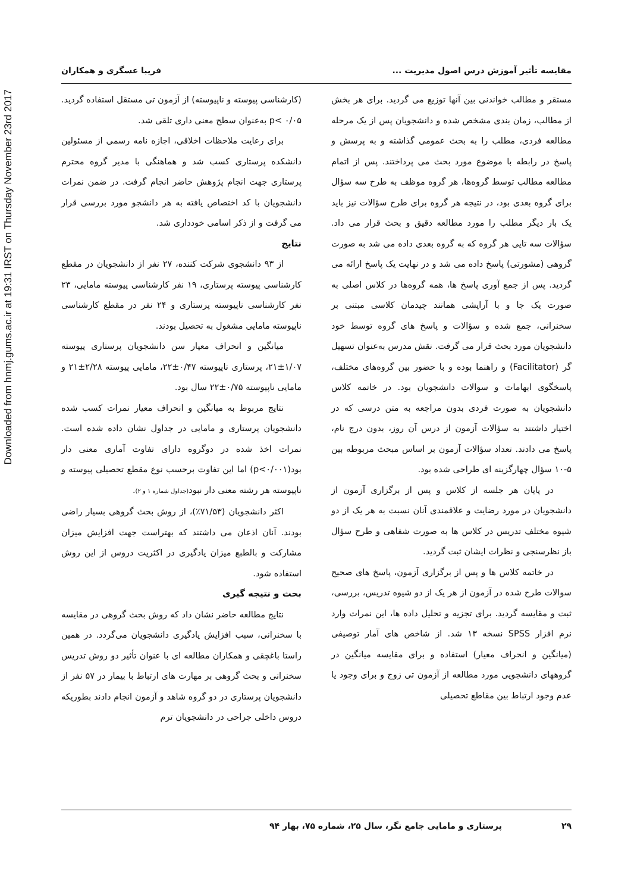Downloaded from hnmj.gums.ac.ir at 19:31 IRST on Thursday November 23rd 2017
مقایسه تأثیر آموزش درس اصول مدیریت ... فریبا عسگری و همکاران
مستقر و مطالب خواندنی بین آنها توزیع می گردید. برای هر بخش از مطالب، زمان بندی مشخص شده و دانشجویان پس از یک مرحله مطالعه فردی، مطلب را به بحث عمومی گذاشته و به پرسش و پاسخ در رابطه با موضوع مورد بحث می پرداختند. پس از اتمام مطالعه مطالب توسط گروه‌ها، هر گروه موظف به طرح سه سؤال برای گروه بعدی بود، در نتیجه هر گروه برای طرح سؤالات نیز باید یک بار دیگر مطلب را مورد مطالعه دقیق و بحث قرار می داد. سؤالات سه تایی هر گروه که به گروه بعدی داده می شد به صورت گروهی (مشورتی) پاسخ داده می شد و در نهایت یک پاسخ ارائه می گردید. پس از جمع آوری پاسخ ها، همه گروه‌ها در کلاس اصلی به صورت یک جا و با آرایشی همانند چیدمان کلاسی مبتنی بر سخنرانی، جمع شده و سؤالات و پاسخ های گروه توسط خود دانشجویان مورد بحث قرار می گرفت. نقش مدرس به‌عنوان تسهیل گر (Facilitator) و راهنما بوده و با حضور بین گروه‌های مختلف، پاسخگوی ابهامات و سوالات دانشجویان بود. در خاتمه کلاس دانشجویان به صورت فردی بدون مراجعه به متن درسی که در اختیار داشتند به سؤالات آزمون از درس آن روز، بدون درج نام، پاسخ می دادند. تعداد سؤالات آزمون بر اساس مبحث مربوطه بین ۵-۱۰ سؤال چهارگزینه ای طراحی شده بود.
در پایان هر جلسه از کلاس و پس از برگزاری آزمون از دانشجویان در مورد رضایت و علاقمندی آنان نسبت به هر یک از دو شیوه مختلف تدریس در کلاس ها به صورت شفاهی و طرح سؤال باز نظرسنجی و نظرات ایشان ثبت گردید.
در خاتمه کلاس ها و پس از برگزاری آزمون، پاسخ های صحیح سوالات طرح شده در آزمون از هر یک از دو شیوه تدریس، بررسی، ثبت و مقایسه گردید. برای تجزیه و تحلیل داده ها، این نمرات وارد نرم افزار SPSS نسخه ۱۳ شد. از شاخص های آمار توصیفی (میانگین و انحراف معیار) استفاده و برای مقایسه میانگین در گروههای دانشجویی مورد مطالعه از آزمون تی زوج و برای وجود یا عدم وجود ارتباط بین مقاطع تحصیلی
(کارشناسی پیوسته و ناپیوسته) از آزمون تی مستقل استفاده گردید. p< ۰/۰۵ به‌عنوان سطح معنی داری تلقی شد.
برای رعایت ملاحظات اخلاقی، اجازه نامه رسمی از مسئولین دانشکده پرستاری کسب شد و هماهنگی با مدیر گروه محترم پرستاری جهت انجام پژوهش حاضر انجام گرفت. در ضمن نمرات دانشجویان با کد اختصاص یافته به هر دانشجو مورد بررسی قرار می گرفت و از ذکر اسامی خودداری شد.
نتایج
از ۹۳ دانشجوی شرکت کننده، ۲۷ نفر از دانشجویان در مقطع کارشناسی پیوسته پرستاری، ۱۹ نفر کارشناسی پیوسته مامایی، ۲۳ نفر کارشناسی ناپیوسته پرستاری و ۲۴ نفر در مقطع کارشناسی ناپیوسته مامایی مشغول به تحصیل بودند.
میانگین و انحراف معیار سن دانشجویان پرستاری پیوسته ۱/۰۷±۲۱، پرستاری ناپیوسته ۰/۴۷±۲۲، مامایی پیوسته ۲/۲۸±۲۱ و مامایی ناپیوسته ۰/۷۵±۲۲ سال بود.
نتایج مربوط به میانگین و انحراف معیار نمرات کسب شده دانشجویان پرستاری و مامایی در جداول نشان داده شده است. نمرات اخذ شده در دوگروه دارای تفاوت آماری معنی دار بود(p<۰/۰۰۱) اما این تفاوت برحسب نوع مقطع تحصیلی پیوسته و ناپیوسته هر رشته معنی دار نبود(جداول شماره ۱ و ۲).
اکثر دانشجویان (۷۱/۵۳٪)، از روش بحث گروهی بسیار راضی بودند. آنان اذعان می داشتند که بهتراست جهت افزایش میزان مشارکت و بالطبع میزان یادگیری در اکثریت دروس از این روش استفاده شود.
بحث و نتیجه گیری
نتایج مطالعه حاضر نشان داد که روش بحث گروهی در مقایسه با سخنرانی، سبب افزایش یادگیری دانشجویان می‌گردد. در همین راستا باغچقی و همکاران مطالعه ای با عنوان تأثیر دو روش تدریس سخنرانی و بحث گروهی بر مهارت های ارتباط با بیمار در ۵۷ نفر از دانشجویان پرستاری در دو گروه شاهد و آزمون انجام دادند بطوریکه دروس داخلی جراحی در دانشجویان ترم
۲۹ پرستاری و مامایی جامع نگر، سال ۲۵، شماره ۷۵، بهار ۹۴